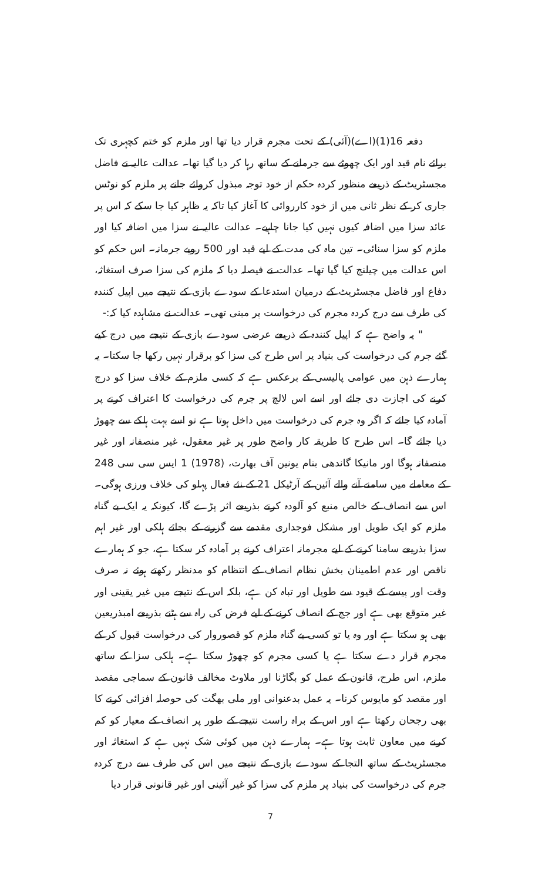دفعہ 16(1)(اے)(آئی) کے تحت مجرم قرار دیا تھا اور ملزم کو ختم کچہری تک برائے نام قید اور ایک چھوٹے سے جرمانے کے ساتھ رہا کر دیا گیا تھا۔ عدالت عالیہ نے فاضل مجسٹریٹ کے ذریعے منظور کردہ حکم از خود توجہ مبذول کروائے جانے پر ملزم کو نوٹس جاری کر کے نظر ثانی میں از خود کارروائی کا آغاز کیا تاکہ یہ ظاہر کیا جا سکے کہ اس پر عائد سزا میں اضافہ کیوں نہیں کیا جانا چاہیے۔ عدالت عالیہ نے سزا میں اضافہ کیا اور ملزم کو سزا سنائی۔ تین ماہ کی مدت کے لیے قید اور 500 روپے جرمانہ۔ اس حکم کو اس عدالت میں چیلنج کیا گیا تھا۔ عدالت نے فیصلہ دیا کہ ملزم کی سزا صرف استغاثہ، دفاع اور فاضل مجسٹریٹ کے درمیان استدعا کے سودے بازی کے نتیجے میں اپیل کنندہ کی طرف سے درج کردہ مجرم کی درخواست پر مبنی تھی۔ عدالت نے مشاہدہ کیا کہ:-
" یہ واضح ہے کہ اپیل کنندہ کے ذریعے عرضی سودے بازی کے نتیجے میں درج کیے گئے جرم کی درخواست کی بنیاد پر اس طرح کی سزا کو برقرار نہیں رکھا جا سکتا۔ یہ ہمارے ذہن میں عوامی پالیسی کے برعکس ہے کہ کسی ملزم کے خلاف سزا کو درج کرنے کی اجازت دی جائے اور اسے اس لالچ پر جرم کی درخواست کا اعتراف کرنے پر آمادہ کیا جائے کہ اگر وہ جرم کی درخواست میں داخل ہوتا ہے تو اسے بہت ہلکے سے چھوڑ دیا جائے گا۔ اس طرح کا طریقہ کار واضح طور پر غیر معقول، غیر منصفانہ اور غیر منصفانہ ہوگا اور مانیکا گاندھی بنام یونین آف بھارت، (1978) 1 ایس سی سی 248 کے معاملے میں سامنے آنے والے آئین کے آرٹیکل 21 کے نئے فعال پہلو کی خلاف ورزی ہوگی۔ اس سے انصاف کے خالص منبع کو آلودہ کرنے بذریعے اثر پڑے گا، کیونکہ یہ ایک بے گناہ ملزم کو ایک طویل اور مشکل فوجداری مقدمے سے گزرنے کے بجائے ہلکی اور غیر اہم سزا بذریعے سامنا کرنے کے لیے مجرمانہ اعتراف کرنے پر آمادہ کر سکتا ہے، جو کہ ہمارے ناقص اور عدم اطمینان بخش نظام انصاف کے انتظام کو مدنظر رکھتے ہوئے نہ صرف وقت اور پیسے کے قیود سے طویل اور تباہ کن ہے، بلکہ اس کے نتیجے میں غیر یقینی اور غیر متوقع بھی ہے اور جج کے انصاف کرنے کے لیے فرض کی راہ سے ہٹنے بذریعے امبذریعین بھی ہو سکتا ہے اور وہ یا تو کسی بے گناہ ملزم کو قصوروار کی درخواست قبول کر کے مجرم قرار دے سکتا ہے یا کسی مجرم کو چھوڑ سکتا ہے۔ ہلکی سزا کے ساتھ ملزم، اس طرح، قانون کے عمل کو بگاڑنا اور ملاوٹ مخالف قانون کے سماجی مقصد اور مقصد کو مایوس کرنا۔ یہ عمل بدعنوانی اور ملی بھگت کی حوصلہ افزائی کرنے کا بھی رجحان رکھتا ہے اور اس کے براہ راست نتیجے کے طور پر انصاف کے معیار کو کم کرنے میں معاون ثابت ہوتا ہے۔ ہمارے ذہن میں کوئی شک نہیں ہے کہ استغاثہ اور مجسٹریٹ کے ساتھ التجا کے سودے بازی کے نتیجے میں اس کی طرف سے درج کردہ جرم کی درخواست کی بنیاد پر ملزم کی سزا کو غیر آئینی اور غیر قانونی قرار دیا
7